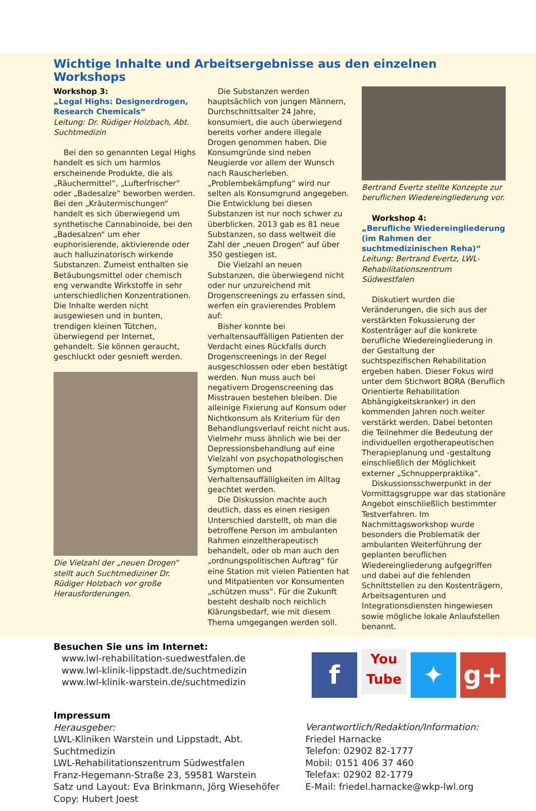Wichtige Inhalte und Arbeitsergebnisse aus den einzelnen Workshops
Workshop 3:
„Legal Highs: Designerdrogen, Research Chemicals“
Leitung: Dr. Rüdiger Holzbach, Abt. Suchtmedizin
Bei den so genannten Legal Highs handelt es sich um harmlos erscheinende Produkte, die als „Räuchermittel“, „Lufterfrischer“ oder „Badesalze“ beworben werden. Bei den „Kräutermischungen“ handelt es sich überwiegend um synthetische Cannabinoide, bei den „Badesalzen“ um eher euphorisierende, aktivierende oder auch halluzinatorisch wirkende Substanzen. Zumeist enthalten sie Betäubungsmittel oder chemisch eng verwandte Wirkstoffe in sehr unterschiedlichen Konzentrationen. Die Inhalte werden nicht ausgewiesen und in bunten, trendigen kleinen Tütchen, überwiegend per Internet, gehandelt. Sie können geraucht, geschluckt oder gesnieft werden.
Die Vielzahl der „neuen Drogen“ stellt auch Suchtmediziner Dr. Rüdiger Holzbach vor große Herausforderungen.
Die Substanzen werden hauptsächlich von jungen Männern, Durchschnittsalter 24 Jahre, konsumiert, die auch überwiegend bereits vorher andere illegale Drogen genommen haben. Die Konsumgründe sind neben Neugierde vor allem der Wunsch nach Rauscherleben. „Problembekämpfung“ wird nur selten als Konsumgrund angegeben. Die Entwicklung bei diesen Substanzen ist nur noch schwer zu überblicken. 2013 gab es 81 neue Substanzen, so dass weltweit die Zahl der „neuen Drogen“ auf über 350 gestiegen ist.
Die Vielzahl an neuen Substanzen, die überwiegend nicht oder nur unzureichend mit Drogenscreenings zu erfassen sind, werfen ein gravierendes Problem auf:
Bisher konnte bei verhaltensauffälligen Patienten der Verdacht eines Rückfalls durch Drogenscreenings in der Regel ausgeschlossen oder eben bestätigt werden. Nun muss auch bei negativem Drogenscreening das Misstrauen bestehen bleiben. Die alleinige Fixierung auf Konsum oder Nichtkonsum als Kriterium für den Behandlungsverlauf reicht nicht aus. Vielmehr muss ähnlich wie bei der Depressionsbehandlung auf eine Vielzahl von psychopathologischen Symptomen und Verhaltensauffälligkeiten im Alltag geachtet werden.
Die Diskussion machte auch deutlich, dass es einen riesigen Unterschied darstellt, ob man die betroffene Person im ambulanten Rahmen einzeltherapeutisch behandelt, oder ob man auch den „ordnungspolitischen Auftrag“ für eine Station mit vielen Patienten hat und Mitpatienten vor Konsumenten „schützen muss“. Für die Zukunft besteht deshalb noch reichlich Klärungsbedarf, wie mit diesem Thema umgegangen werden soll.
Bertrand Evertz stellte Konzepte zur beruflichen Wiedereingliederung vor.
Workshop 4:
„Berufliche Wiedereingliederung (im Rahmen der suchtmedizinischen Reha)“
Leitung: Bertrand Evertz, LWL-Rehabilitationszentrum Südwestfalen
Diskutiert wurden die Veränderungen, die sich aus der verstärkten Fokussierung der Kostenträger auf die konkrete berufliche Wiedereingliederung in der Gestaltung der suchtspezifischen Rehabilitation ergeben haben. Dieser Fokus wird unter dem Stichwort BORA (Beruflich Orientierte Rehabilitation Abhängigkeitskranker) in den kommenden Jahren noch weiter verstärkt werden. Dabei betonten die Teilnehmer die Bedeutung der individuellen ergotherapeutischen Therapieplanung und -gestaltung einschließlich der Möglichkeit externer „Schnupperpraktika“.
Diskussionsschwerpunkt in der Vormittagsgruppe war das stationäre Angebot einschließlich bestimmter Testverfahren. Im Nachmittagsworkshop wurde besonders die Problematik der ambulanten Weiterführung der geplanten beruflichen Wiedereingliederung aufgegriffen und dabei auf die fehlenden Schnittstellen zu den Kostenträgern, Arbeitsagenturen und Integrationsdiensten hingewiesen sowie mögliche lokale Anlaufstellen benannt.
Besuchen Sie uns im Internet:
www.lwl-rehabilitation-suedwestfalen.de
www.lwl-klinik-lippstadt.de/suchtmedizin
www.lwl-klinik-warstein.de/suchtmedizin
f You Tube ✦ g+
Impressum
Herausgeber:
LWL-Kliniken Warstein und Lippstadt, Abt. Suchtmedizin
LWL-Rehabilitationszentrum Südwestfalen
Franz-Hegemann-Straße 23, 59581 Warstein
Satz und Layout: Eva Brinkmann, Jörg Wiesehöfer
Copy: Hubert Joest
Verantwortlich/Redaktion/Information:
Friedel Harnacke
Telefon: 02902 82-1777
Mobil: 0151 406 37 460
Telefax: 02902 82-1779
E-Mail: friedel.harnacke@wkp-lwl.org